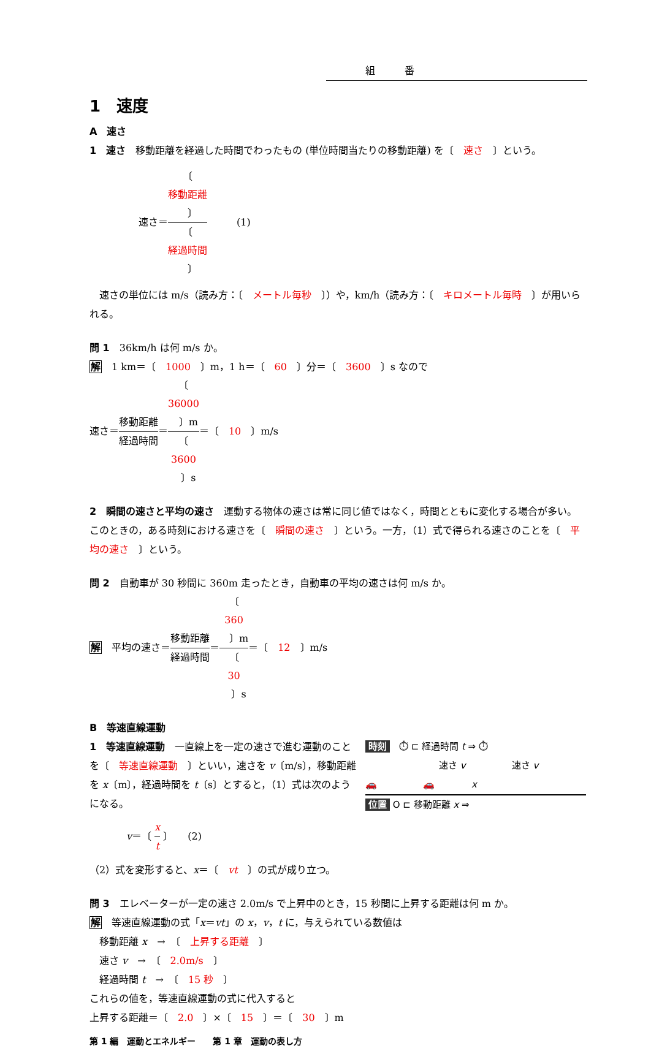組　　　番
1　速度
A　速さ
1　速さ　移動距離を経過した時間でわったもの (単位時間当たりの移動距離) を〔　速さ　〕という。
速さ＝〔　
移動距離
　〕 〔　
経過時間
　〕　　　(1)
　速さの単位には m/s（読み方：〔　メートル毎秒　〕）や，km/h（読み方：〔　キロメートル毎時　〕が用いられる。
問 1　36km/h は何 m/s か。
解　1 km＝〔　1000　〕m，1 h＝〔　60　〕分＝〔　3600　〕s なので
速さ＝移動距離 経過時間＝〔　
36000
　〕m 〔　
3600
　〕s＝〔　10　〕m/s
2　瞬間の速さと平均の速さ　運動する物体の速さは常に同じ値ではなく，時間とともに変化する場合が多い。このときの，ある時刻における速さを〔　瞬間の速さ　〕という。一方，（1）式で得られる速さのことを〔　平均の速さ　〕という。
問 2　自動車が 30 秒間に 360m 走ったとき，自動車の平均の速さは何 m/s か。
解　平均の速さ＝移動距離 経過時間＝〔　
360
　〕m 〔　
30
　〕s＝〔　12　〕m/s
B　等速直線運動
時刻　⏱ ⊏ 経過時間 t ⇒ ⏱
速さ v　　　　　速さ v
🚗　　　　　🚗　　　　x
位置 O ⊏ 移動距離 x ⇒
1　等速直線運動　一直線上を一定の速さで進む運動のことを〔　等速直線運動　〕といい，速さを v〔m/s〕，移動距離を x〔m〕，経過時間を t〔s〕とすると，（1）式は次のようになる。
v＝〔 x t 〕　　(2)
（2）式を変形すると、x＝〔　vt　〕の式が成り立つ。
問 3　エレベーターが一定の速さ 2.0m/s で上昇中のとき，15 秒間に上昇する距離は何 m か。
解　等速直線運動の式「x＝vt」の x，v，t に，与えられている数値は
　移動距離 x　→　〔　上昇する距離　〕
　速さ v　→　〔　2.0m/s　〕
　経過時間 t　→　〔　15 秒　〕
これらの値を，等速直線運動の式に代入すると
上昇する距離＝〔　2.0　〕×〔　15　〕＝〔　30　〕m
第 1 編　運動とエネルギー　　第 1 章　運動の表し方